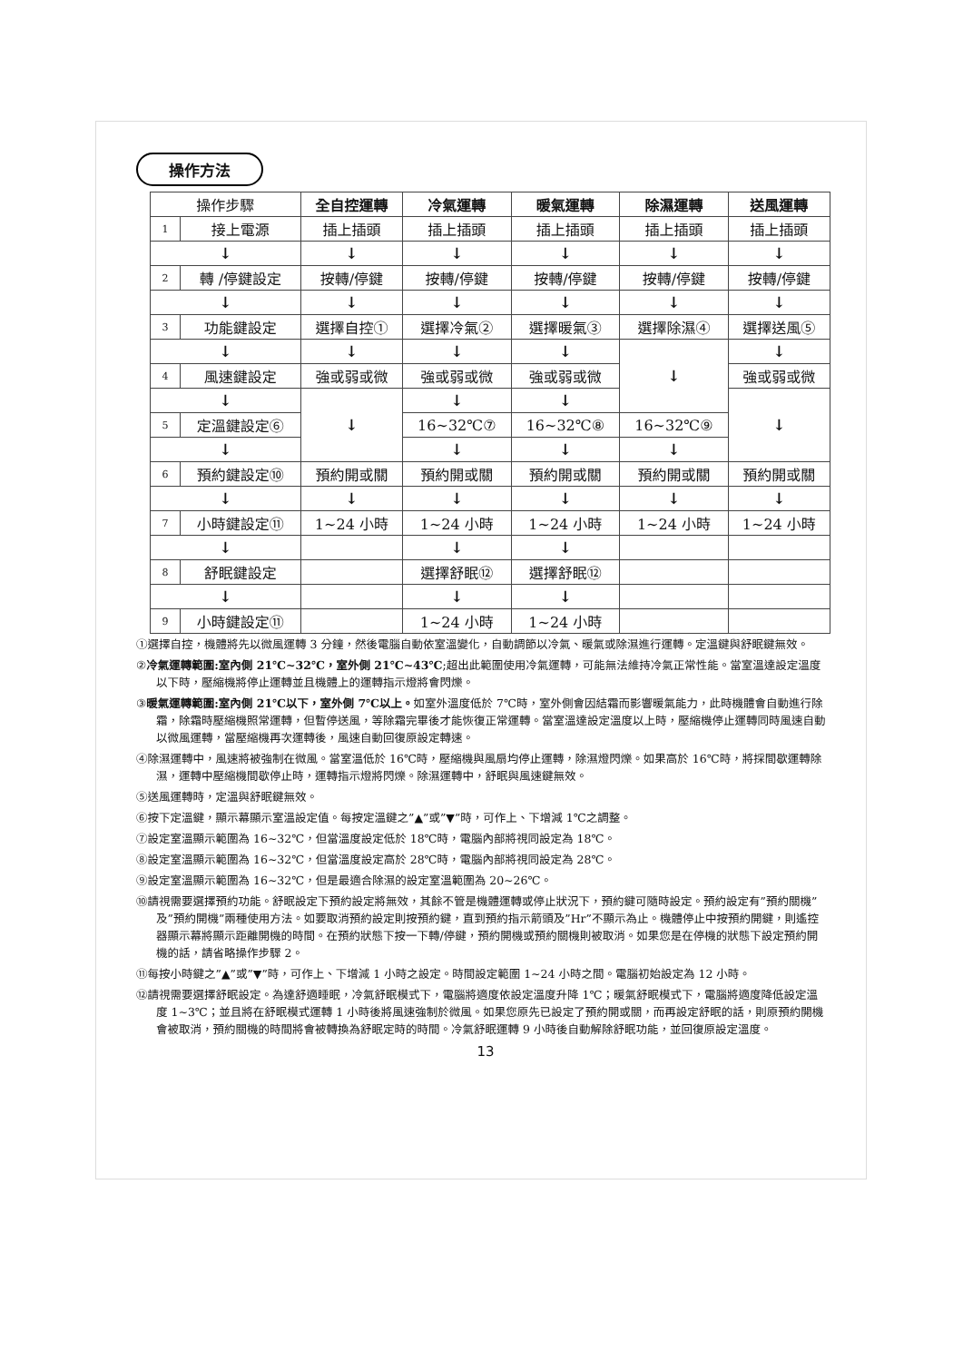操作方法
| 操作步驟 | | 全自控運轉 | 冷氣運轉 | 暖氣運轉 | 除濕運轉 | 送風運轉 |
| --- | --- | --- | --- | --- | --- | --- |
| 1 | 接上電源 | 插上插頭 | 插上插頭 | 插上插頭 | 插上插頭 | 插上插頭 |
| ↓ | | ↓ | ↓ | ↓ | ↓ | ↓ |
| 2 | 轉 /停鍵設定 | 按轉/停鍵 | 按轉/停鍵 | 按轉/停鍵 | 按轉/停鍵 | 按轉/停鍵 |
| ↓ | | ↓ | ↓ | ↓ | ↓ | ↓ |
| 3 | 功能鍵設定 | 選擇自控① | 選擇冷氣② | 選擇暖氣③ | 選擇除濕④ | 選擇送風⑤ |
| ↓ | | ↓ | ↓ | ↓ | ↓ | ↓ |
| 4 | 風速鍵設定 | 強或弱或微 | 強或弱或微 | 強或弱或微 | | 強或弱或微 |
| ↓ | | ↓ | ↓ | ↓ | | ↓ |
| 5 | 定溫鍵設定⑥ | | 16~32℃⑦ | 16~32℃⑧ | 16~32℃⑨ | |
| ↓ | | | ↓ | ↓ | ↓ | |
| 6 | 預約鍵設定⑩ | 預約開或關 | 預約開或關 | 預約開或關 | 預約開或關 | 預約開或關 |
| ↓ | | ↓ | ↓ | ↓ | ↓ | ↓ |
| 7 | 小時鍵設定⑪ | 1~24 小時 | 1~24 小時 | 1~24 小時 | 1~24 小時 | 1~24 小時 |
| ↓ | | | ↓ | ↓ | | |
| 8 | 舒眠鍵設定 | | 選擇舒眠⑫ | 選擇舒眠⑫ | | |
| ↓ | | | ↓ | ↓ | | |
| 9 | 小時鍵設定⑪ | | 1~24 小時 | 1~24 小時 | | |
①選擇自控，機體將先以微風運轉 3 分鐘，然後電腦自動依室溫變化，自動調節以冷氣、暖氣或除濕進行運轉。定溫鍵與舒眠鍵無效。
②冷氣運轉範圍:室內側 21℃~32℃，室外側 21℃~43℃;超出此範圍使用冷氣運轉，可能無法維持冷氣正常性能。當室溫達設定溫度以下時，壓縮機將停止運轉並且機體上的運轉指示燈將會閃爍。
③暖氣運轉範圍:室內側 21℃以下，室外側 7℃以上。如室外溫度低於 7℃時，室外側會因結霜而影響暖氣能力，此時機體會自動進行除霜，除霜時壓縮機照常運轉，但暫停送風，等除霜完畢後才能恢復正常運轉。當室溫達設定溫度以上時，壓縮機停止運轉同時風速自動以微風運轉，當壓縮機再次運轉後，風速自動回復原設定轉速。
④除濕運轉中，風速將被強制在微風。當室溫低於 16℃時，壓縮機與風扇均停止運轉，除濕燈閃爍。如果高於 16℃時，將採間歇運轉除濕，運轉中壓縮機間歇停止時，運轉指示燈將閃爍。除濕運轉中，舒眠與風速鍵無效。
⑤送風運轉時，定溫與舒眠鍵無效。
⑥按下定溫鍵，顯示幕顯示室溫設定值。每按定溫鍵之”▲”或”▼”時，可作上、下增減 1℃之調整。
⑦設定室溫顯示範圍為 16~32℃，但當溫度設定低於 18℃時，電腦內部將視同設定為 18℃。
⑧設定室溫顯示範圍為 16~32℃，但當溫度設定高於 28℃時，電腦內部將視同設定為 28℃。
⑨設定室溫顯示範圍為 16~32℃，但是最適合除濕的設定室溫範圍為 20~26℃。
⑩請視需要選擇預約功能。舒眠設定下預約設定將無效，其餘不管是機體運轉或停止狀況下，預約鍵可隨時設定。預約設定有”預約關機”及”預約開機”兩種使用方法。如要取消預約設定則按預約鍵，直到預約指示箭頭及”Hr”不顯示為止。機體停止中按預約開鍵，則遙控器顯示幕將顯示距離開機的時間。在預約狀態下按一下轉/停鍵，預約開機或預約關機則被取消。如果您是在停機的狀態下設定預約開機的話，請省略操作步驟 2。
⑪每按小時鍵之”▲”或”▼”時，可作上、下增減 1 小時之設定。時間設定範圍 1~24 小時之間。電腦初始設定為 12 小時。
⑫請視需要選擇舒眠設定。為達舒適睡眠，冷氣舒眠模式下，電腦將適度依設定溫度升降 1℃；暖氣舒眠模式下，電腦將適度降低設定溫度 1~3℃；並且將在舒眠模式運轉 1 小時後將風速強制於微風。如果您原先已設定了預約開或關，而再設定舒眠的話，則原預約開機會被取消，預約關機的時間將會被轉換為舒眠定時的時間。冷氣舒眠運轉 9 小時後自動解除舒眠功能，並回復原設定溫度。
13